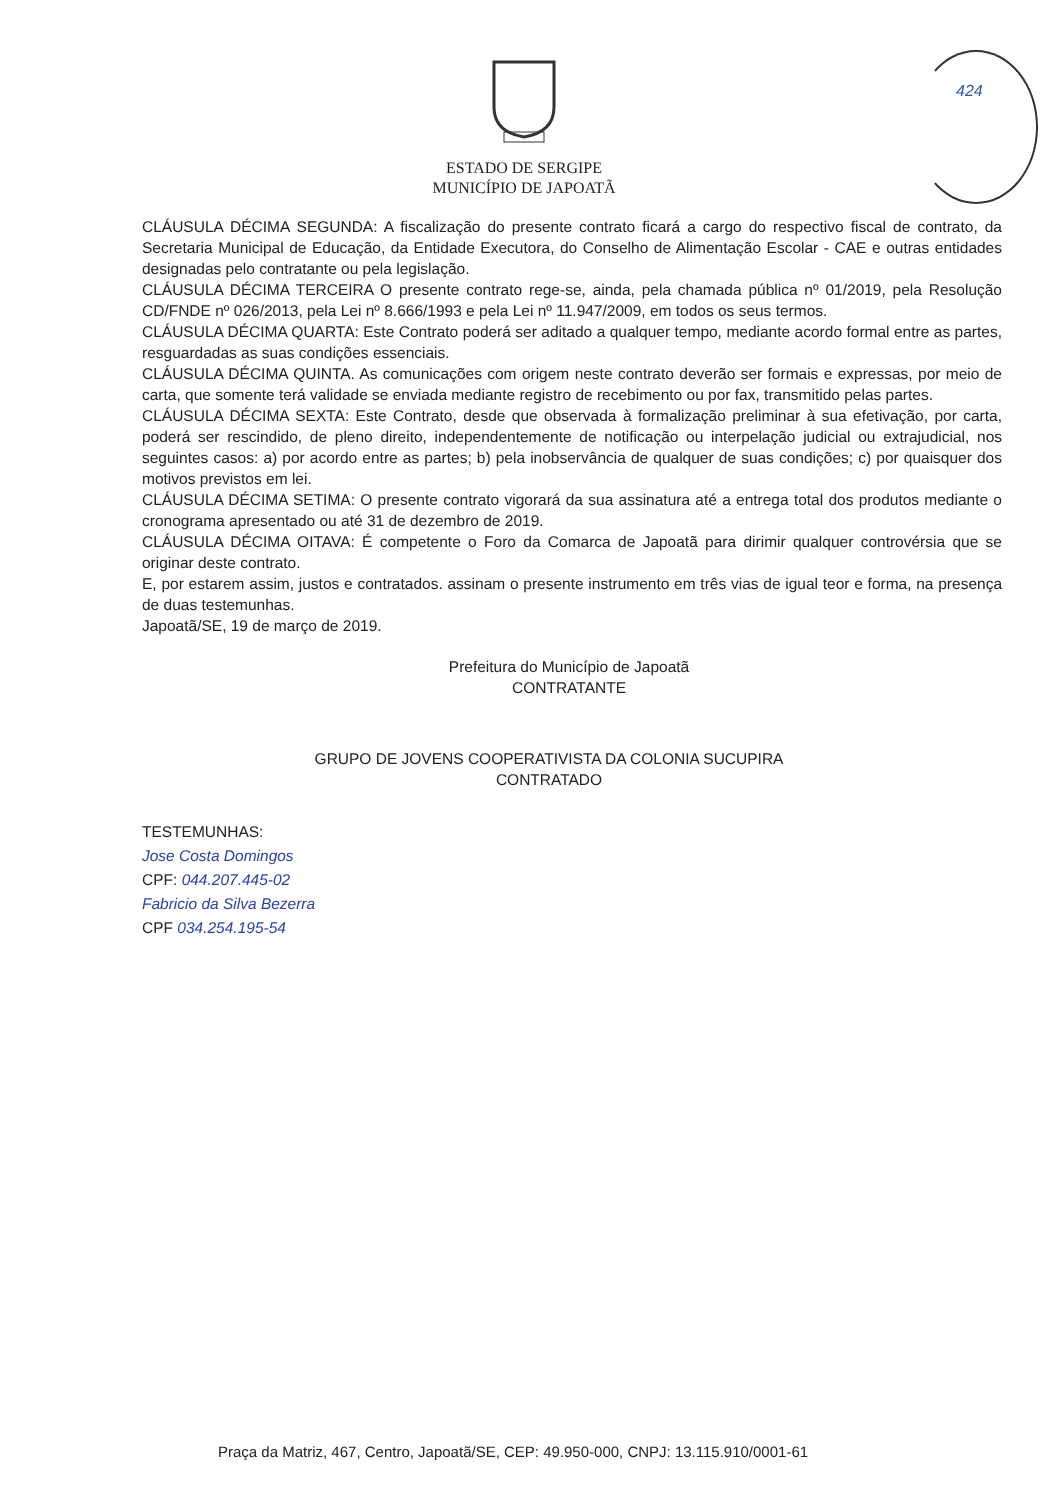424
ESTADO DE SERGIPE
MUNICÍPIO DE JAPOATÃ
CLÁUSULA DÉCIMA SEGUNDA: A fiscalização do presente contrato ficará a cargo do respectivo fiscal de contrato, da Secretaria Municipal de Educação, da Entidade Executora, do Conselho de Alimentação Escolar - CAE e outras entidades designadas pelo contratante ou pela legislação.
CLÁUSULA DÉCIMA TERCEIRA O presente contrato rege-se, ainda, pela chamada pública nº 01/2019, pela Resolução CD/FNDE nº 026/2013, pela Lei nº 8.666/1993 e pela Lei nº 11.947/2009, em todos os seus termos.
CLÁUSULA DÉCIMA QUARTA: Este Contrato poderá ser aditado a qualquer tempo, mediante acordo formal entre as partes, resguardadas as suas condições essenciais.
CLÁUSULA DÉCIMA QUINTA. As comunicações com origem neste contrato deverão ser formais e expressas, por meio de carta, que somente terá validade se enviada mediante registro de recebimento ou por fax, transmitido pelas partes.
CLÁUSULA DÉCIMA SEXTA: Este Contrato, desde que observada à formalização preliminar à sua efetivação, por carta, poderá ser rescindido, de pleno direito, independentemente de notificação ou interpelação judicial ou extrajudicial, nos seguintes casos: a) por acordo entre as partes; b) pela inobservância de qualquer de suas condições; c) por quaisquer dos motivos previstos em lei.
CLÁUSULA DÉCIMA SETIMA: O presente contrato vigorará da sua assinatura até a entrega total dos produtos mediante o cronograma apresentado ou até 31 de dezembro de 2019.
CLÁUSULA DÉCIMA OITAVA: É competente o Foro da Comarca de Japoatã para dirimir qualquer controvérsia que se originar deste contrato.
E, por estarem assim, justos e contratados. assinam o presente instrumento em três vias de igual teor e forma, na presença de duas testemunhas.
Japoatã/SE, 19 de março de 2019.
Prefeitura do Município de Japoatã
CONTRATANTE
GRUPO DE JOVENS COOPERATIVISTA DA COLONIA SUCUPIRA
CONTRATADO
TESTEMUNHAS:
Jose Costa Domingos
CPF: 044.207.445-02
Fabricio da Silva Bezerra
CPF 034.254.195-54
Praça da Matriz, 467, Centro, Japoatã/SE, CEP: 49.950-000, CNPJ: 13.115.910/0001-61